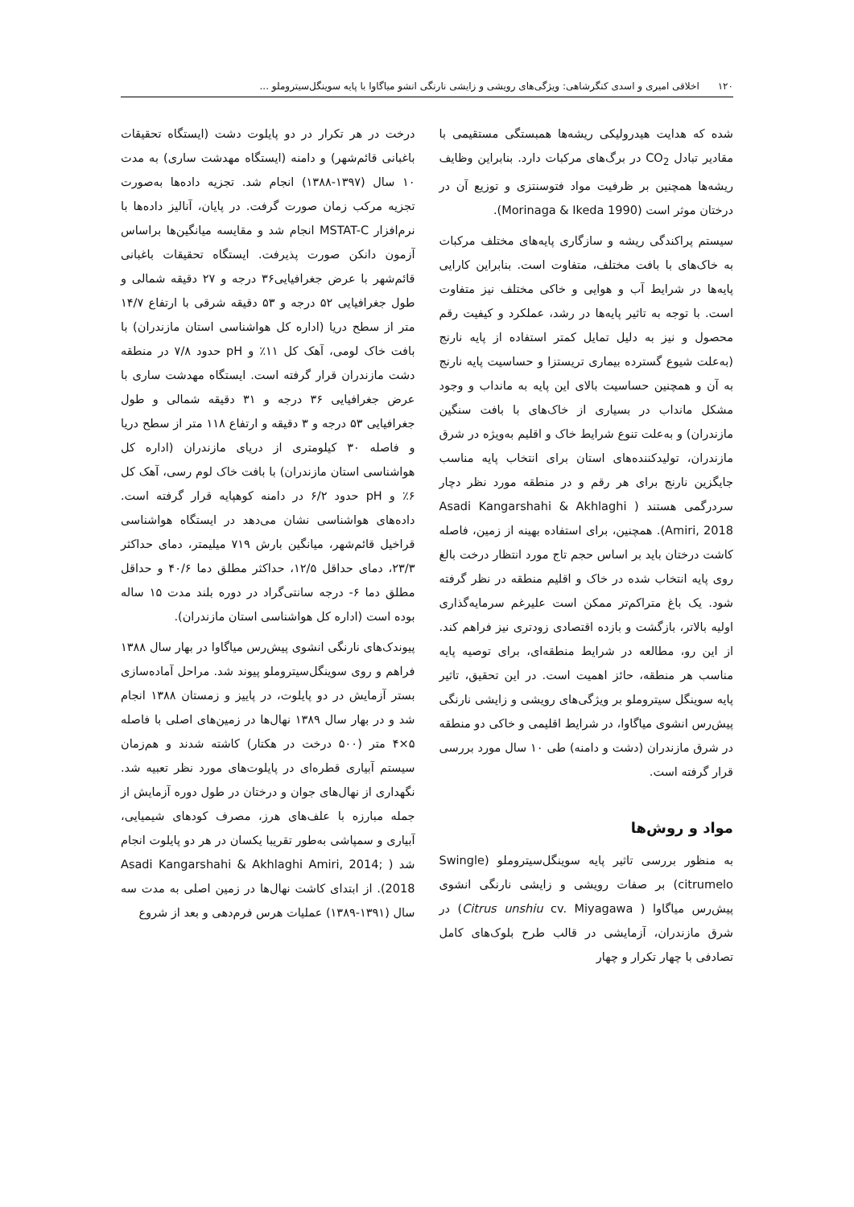۱۲۰ اخلاقی امیری و اسدی کنگرشاهی: ویژگی‌های رویشی و زایشی نارنگی انشو میاگاوا با پایه سوینگل‌سیتروملو ...
شده که هدایت هیدرولیکی ریشه‌ها همبستگی مستقیمی با مقادیر تبادل CO<sub>2</sub> در برگ‌های مرکبات دارد. بنابراین وظایف ریشه‌ها همچنین بر ظرفیت مواد فتوسنتزی و توزیع آن در درختان موثر است (Morinaga & Ikeda 1990).
سیستم پراکندگی ریشه و سازگاری پایه‌های مختلف مرکبات به خاک‌های با بافت مختلف، متفاوت است. بنابراین کارایی پایه‌ها در شرایط آب و هوایی و خاکی مختلف نیز متفاوت است. با توجه به تاثیر پایه‌ها در رشد، عملکرد و کیفیت رقم محصول و نیز به دلیل تمایل کمتر استفاده از پایه نارنج (به‌علت شیوع گسترده بیماری تریستزا و حساسیت پایه نارنج به آن و همچنین حساسیت بالای این پایه به مانداب و وجود مشکل مانداب در بسیاری از خاک‌های با بافت سنگین مازندران) و به‌علت تنوع شرایط خاک و اقلیم به‌ویژه در شرق مازندران، تولیدکننده‌های استان برای انتخاب پایه مناسب جایگزین نارنج برای هر رقم و در منطقه مورد نظر دچار سردرگمی هستند ( Asadi Kangarshahi & Akhlaghi Amiri, 2018). همچنین، برای استفاده بهینه از زمین، فاصله کاشت درختان باید بر اساس حجم تاج مورد انتظار درخت بالغ روی پایه انتخاب شده در خاک و اقلیم منطقه در نظر گرفته شود. یک باغ متراکم‌تر ممکن است علیرغم سرمایه‌گذاری اولیه بالاتر، بازگشت و بازده اقتصادی زودتری نیز فراهم کند. از این رو، مطالعه در شرایط منطقه‌ای، برای توصیه پایه مناسب هر منطقه، حائز اهمیت است. در این تحقیق، تاثیر پایه سوینگل سیتروملو بر ویژگی‌های رویشی و زایشی نارنگی پیش‌رس انشوی میاگاوا، در شرایط اقلیمی و خاکی دو منطقه در شرق مازندران (دشت و دامنه) طی ۱۰ سال مورد بررسی قرار گرفته است.
مواد و روش‌ها
به منظور بررسی تاثیر پایه سوینگل‌سیتروملو (Swingle citrumelo) بر صفات رویشی و زایشی نارنگی انشوی پیش‌رس میاگاوا ( Citrus unshiu cv. Miyagawa) در شرق مازندران، آزمایشی در قالب طرح بلوک‌های کامل تصادفی با چهار تکرار و چهار
درخت در هر تکرار در دو پایلوت دشت (ایستگاه تحقیقات باغبانی قائم‌شهر) و دامنه (ایستگاه مهدشت ساری) به مدت ۱۰ سال (۱۳۹۷-۱۳۸۸) انجام شد. تجزیه داده‌ها به‌صورت تجزیه مرکب زمان صورت گرفت. در پایان، آنالیز داده‌ها با نرم‌افزار MSTAT-C انجام شد و مقایسه میانگین‌ها براساس آزمون دانکن صورت پذیرفت. ایستگاه تحقیقات باغبانی قائم‌شهر با عرض جغرافیایی۳۶ درجه و ۲۷ دقیقه شمالی و طول جغرافیایی ۵۲ درجه و ۵۳ دقیقه شرقی با ارتفاع ۱۴/۷ متر از سطح دریا (اداره کل هواشناسی استان مازندران) با بافت خاک لومی، آهک کل ۱۱٪ و pH حدود ۷/۸ در منطقه دشت مازندران قرار گرفته است. ایستگاه مهدشت ساری با عرض جغرافیایی ۳۶ درجه و ۳۱ دقیقه شمالی و طول جغرافیایی ۵۳ درجه و ۳ دقیقه و ارتفاع ۱۱۸ متر از سطح دریا و فاصله ۳۰ کیلومتری از دریای مازندران (اداره کل هواشناسی استان مازندران) با بافت خاک لوم رسی، آهک کل ۶٪ و pH حدود ۶/۲ در دامنه کوهپایه قرار گرفته است. داده‌های هواشناسی نشان می‌دهد در ایستگاه هواشناسی قراخیل قائم‌شهر، میانگین بارش ۷۱۹ میلیمتر، دمای حداکثر ۲۳/۳، دمای حداقل ۱۲/۵، حداکثر مطلق دما ۴۰/۶ و حداقل مطلق دما ۶- درجه سانتی‌گراد در دوره بلند مدت ۱۵ ساله بوده است (اداره کل هواشناسی استان مازندران).
پیوندک‌های نارنگی انشوی پیش‌رس میاگاوا در بهار سال ۱۳۸۸ فراهم و روی سوینگل‌سیتروملو پیوند شد. مراحل آماده‌سازی بستر آزمایش در دو پایلوت، در پاییز و زمستان ۱۳۸۸ انجام شد و در بهار سال ۱۳۸۹ نهال‌ها در زمین‌های اصلی با فاصله ۵×۴ متر (۵۰۰ درخت در هکتار) کاشته شدند و هم‌زمان سیستم آبیاری قطره‌ای در پایلوت‌های مورد نظر تعبیه شد. نگهداری از نهال‌های جوان و درختان در طول دوره آزمایش از جمله مبارزه با علف‌های هرز، مصرف کودهای شیمیایی، آبیاری و سمپاشی به‌طور تقریبا یکسان در هر دو پایلوت انجام شد ( Asadi Kangarshahi & Akhlaghi Amiri, 2014; 2018). از ابتدای کاشت نهال‌ها در زمین اصلی به مدت سه سال (۱۳۹۱-۱۳۸۹) عملیات هرس فرم‌دهی و بعد از شروع